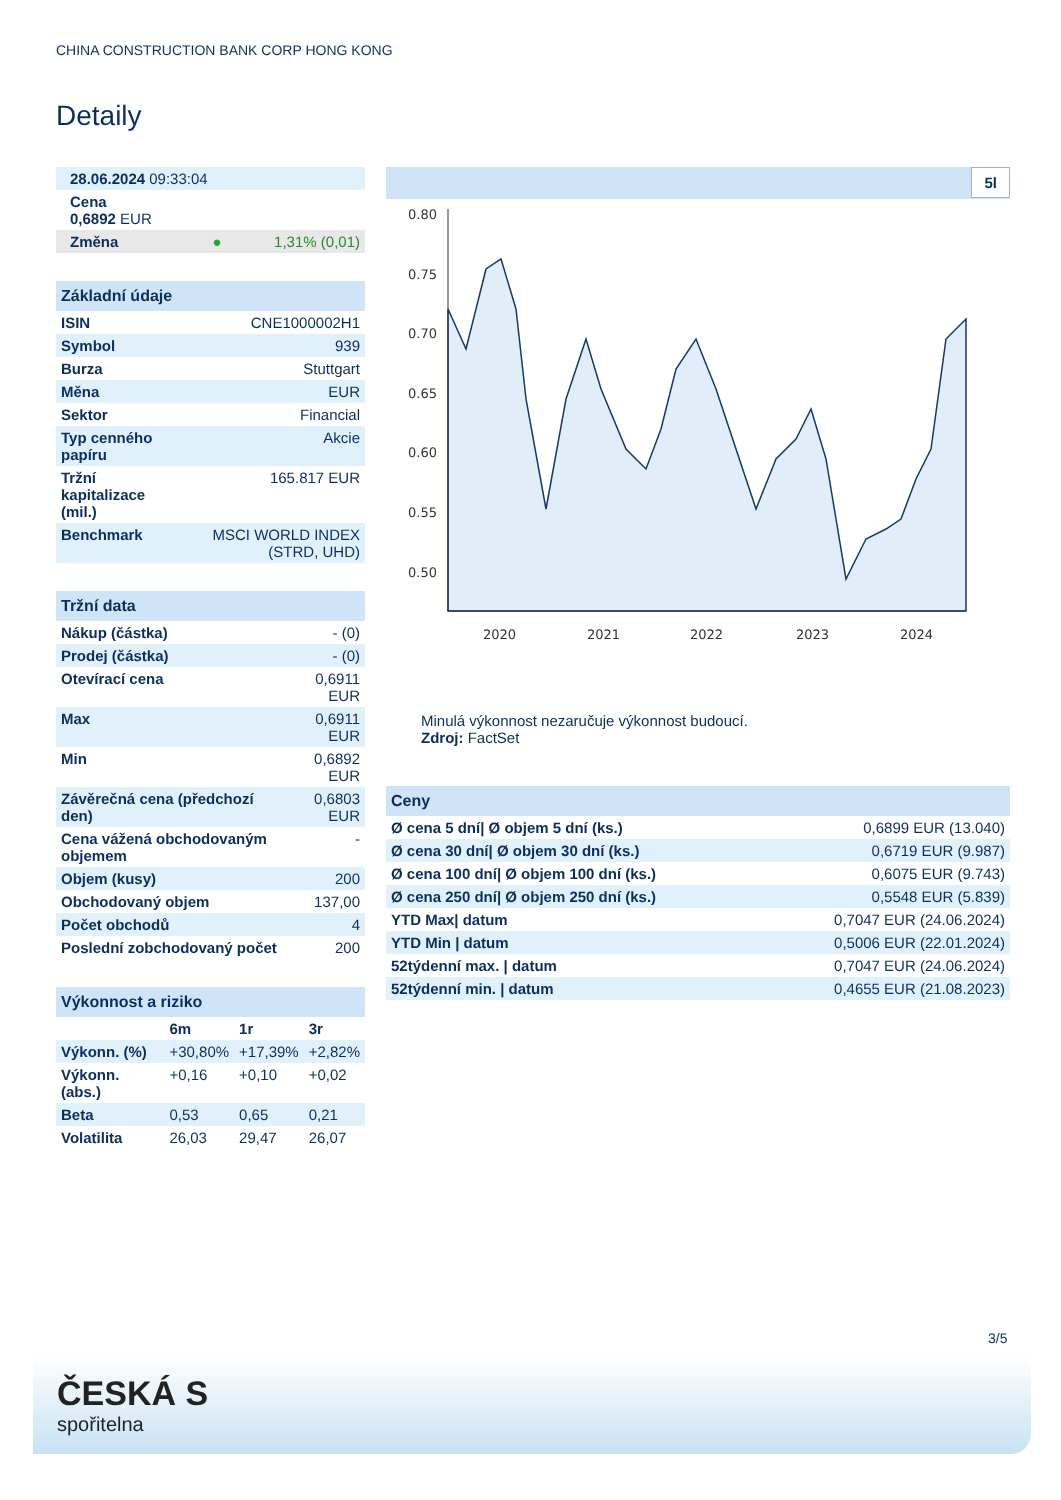CHINA CONSTRUCTION BANK CORP HONG KONG
Detaily
| 28.06.2024 09:33:04 |
| Cena 0,6892 EUR |
| Změna ● 1,31% (0,01) |
| Základní údaje | |
| ISIN | CNE1000002H1 |
| Symbol | 939 |
| Burza | Stuttgart |
| Měna | EUR |
| Sektor | Financial |
| Typ cenného papíru | Akcie |
| Tržní kapitalizace (mil.) | 165.817 EUR |
| Benchmark | MSCI WORLD INDEX (STRD, UHD) |
| Tržní data | |
| Nákup (částka) | - (0) |
| Prodej (částka) | - (0) |
| Otevírací cena | 0,6911 EUR |
| Max | 0,6911 EUR |
| Min | 0,6892 EUR |
| Závěrečná cena (předchozí den) | 0,6803 EUR |
| Cena vážená obchodovaným objemem | - |
| Objem (kusy) | 200 |
| Obchodovaný objem | 137,00 |
| Počet obchodů | 4 |
| Poslední zobchodovaný počet | 200 |
| Výkonnost a riziko | | | |
| | 6m | 1r | 3r |
| Výkonn. (%) | +30,80% | +17,39% | +2,82% |
| Výkonn. (abs.) | +0,16 | +0,10 | +0,02 |
| Beta | 0,53 | 0,65 | 0,21 |
| Volatilita | 26,03 | 29,47 | 26,07 |
5l
0.80
0.75
0.70
0.65
0.60
0.55
0.50
2020
2021
2022
2023
2024
Minulá výkonnost nezaručuje výkonnost budoucí.
Zdroj: FactSet
| Ceny | |
| Ø cena 5 dní/ Ø objem 5 dní (ks.) | 0,6899 EUR (13.040) |
| Ø cena 30 dní/ Ø objem 30 dní (ks.) | 0,6719 EUR (9.987) |
| Ø cena 100 dní/ Ø objem 100 dní (ks.) | 0,6075 EUR (9.743) |
| Ø cena 250 dní/ Ø objem 250 dní (ks.) | 0,5548 EUR (5.839) |
| YTD Max/ datum | 0,7047 EUR (24.06.2024) |
| YTD Min / datum | 0,5006 EUR (22.01.2024) |
| 52týdenní max. / datum | 0,7047 EUR (24.06.2024) |
| 52týdenní min. / datum | 0,4655 EUR (21.08.2023) |
3/5
ČESKÁ S
spořitelna